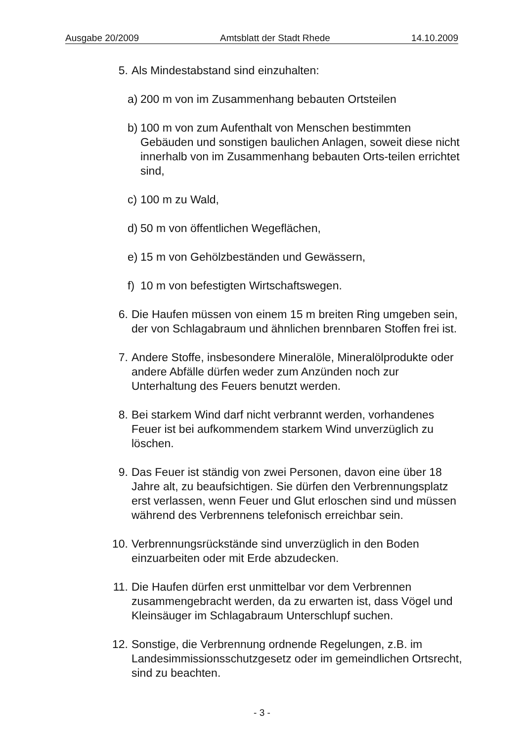Ausgabe 20/2009 Amtsblatt der Stadt Rhede 14.10.2009
5. Als Mindestabstand sind einzuhalten:
a) 200 m von im Zusammenhang bebauten Ortsteilen
b) 100 m von zum Aufenthalt von Menschen bestimmten Gebäuden und sonstigen baulichen Anlagen, soweit diese nicht innerhalb von im Zusammenhang bebauten Orts-teilen errichtet sind,
c) 100 m zu Wald,
d) 50 m von öffentlichen Wegeflächen,
e) 15 m von Gehölzbeständen und Gewässern,
f) 10 m von befestigten Wirtschaftswegen.
6. Die Haufen müssen von einem 15 m breiten Ring umgeben sein, der von Schlagabraum und ähnlichen brennbaren Stoffen frei ist.
7. Andere Stoffe, insbesondere Mineralöle, Mineralölprodukte oder andere Abfälle dürfen weder zum Anzünden noch zur Unterhaltung des Feuers benutzt werden.
8. Bei starkem Wind darf nicht verbrannt werden, vorhandenes Feuer ist bei aufkommendem starkem Wind unverzüglich zu löschen.
9. Das Feuer ist ständig von zwei Personen, davon eine über 18 Jahre alt, zu beaufsichtigen. Sie dürfen den Verbrennungsplatz erst verlassen, wenn Feuer und Glut erloschen sind und müssen während des Verbrennens telefonisch erreichbar sein.
10. Verbrennungsrückstände sind unverzüglich in den Boden einzuarbeiten oder mit Erde abzudecken.
11. Die Haufen dürfen erst unmittelbar vor dem Verbrennen zusammengebracht werden, da zu erwarten ist, dass Vögel und Kleinsäuger im Schlagabraum Unterschlupf suchen.
12. Sonstige, die Verbrennung ordnende Regelungen, z.B. im Landesimmissionsschutzgesetz oder im gemeindlichen Ortsrecht, sind zu beachten.
- 3 -